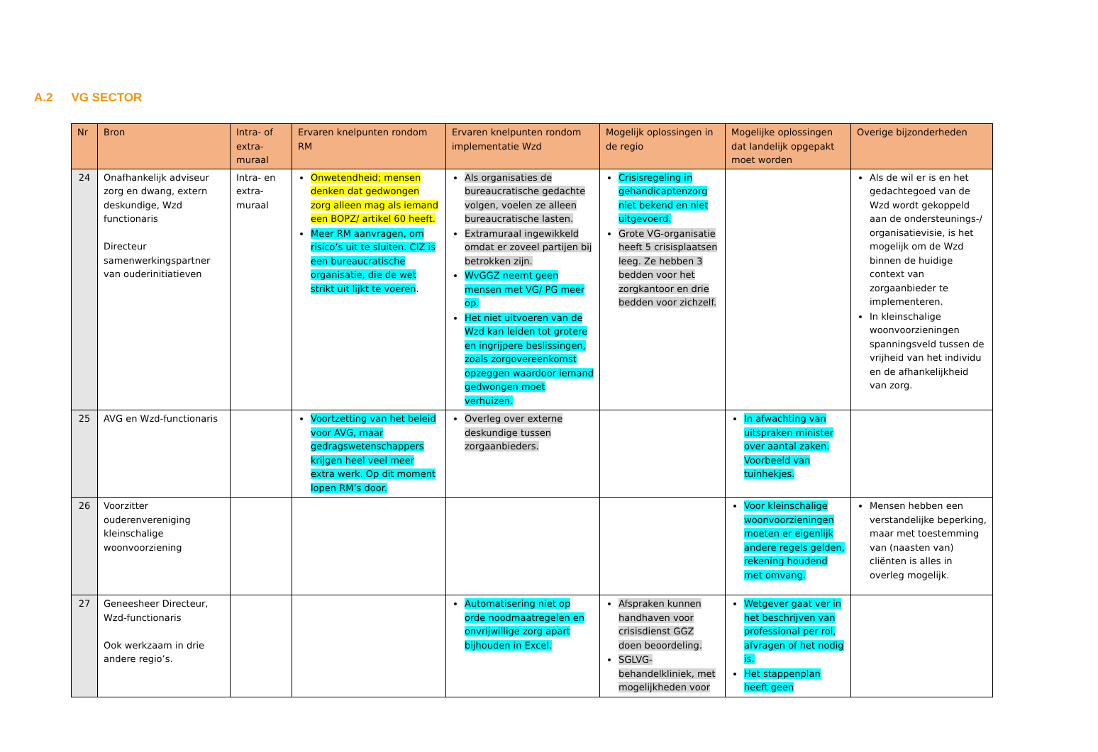A.2 VG SECTOR
| Nr | Bron | Intra- of extra-muraal | Ervaren knelpunten rondom RM | Ervaren knelpunten rondom implementatie Wzd | Mogelijk oplossingen in de regio | Mogelijke oplossingen dat landelijk opgepakt moet worden | Overige bijzonderheden |
| --- | --- | --- | --- | --- | --- | --- | --- |
| 24 | Onafhankelijk adviseur zorg en dwang, extern deskundige, Wzd functionaris Directeur samenwerkingspartner van ouderinitiatieven | Intra- en extra-muraal | Onwetendheid; mensen denken dat gedwongen zorg alleen mag als iemand een BOPZ/ artikel 60 heeft. Meer RM aanvragen, om risico’s uit te sluiten. CIZ is een bureaucratische organisatie, die de wet strikt uit lijkt te voeren . | Als organisaties de bureaucratische gedachte volgen, voelen ze alleen bureaucratische lasten. Extramuraal ingewikkeld omdat er zoveel partijen bij betrokken zijn. WvGGZ neemt geen mensen met VG/ PG meer op. Het niet uitvoeren van de Wzd kan leiden tot grotere en ingrijpere beslissingen, zoals zorgovereenkomst opzeggen waardoor iemand gedwongen moet verhuizen. | Crisisregeling in gehandicaptenzorg niet bekend en niet uitgevoerd. Grote VG-organisatie heeft 5 crisisplaatsen leeg. Ze hebben 3 bedden voor het zorgkantoor en drie bedden voor zichzelf. | | Als de wil er is en het gedachtegoed van de Wzd wordt gekoppeld aan de ondersteunings-/ organisatievisie, is het mogelijk om de Wzd binnen de huidige context van zorgaanbieder te implementeren. In kleinschalige woonvoorzieningen spanningsveld tussen de vrijheid van het individu en de afhankelijkheid van zorg. |
| 25 | AVG en Wzd-functionaris | | Voortzetting van het beleid voor AVG, maar gedragswetenschappers krijgen heel veel meer extra werk. Op dit moment lopen RM’s door. | Overleg over externe deskundige tussen zorgaanbieders. | | In afwachting van uitspraken minister over aantal zaken. Voorbeeld van tuinhekjes. | |
| 26 | Voorzitter ouderenvereniging kleinschalige woonvoorziening | | | | | Voor kleinschalige woonvoorzieningen moeten er eigenlijk andere regels gelden, rekening houdend met omvang. | Mensen hebben een verstandelijke beperking, maar met toestemming van (naasten van) cliënten is alles in overleg mogelijk. |
| 27 | Geneesheer Directeur, Wzd-functionaris Ook werkzaam in drie andere regio’s. | | | Automatisering niet op orde noodmaatregelen en onvrijwillige zorg apart bijhouden in Excel. | Afspraken kunnen handhaven voor crisisdienst GGZ doen beoordeling. SGLVG-behandelkliniek, met mogelijkheden voor | Wetgever gaat ver in het beschrijven van professional per rol, afvragen of het nodig is. Het stappenplan heeft geen | |